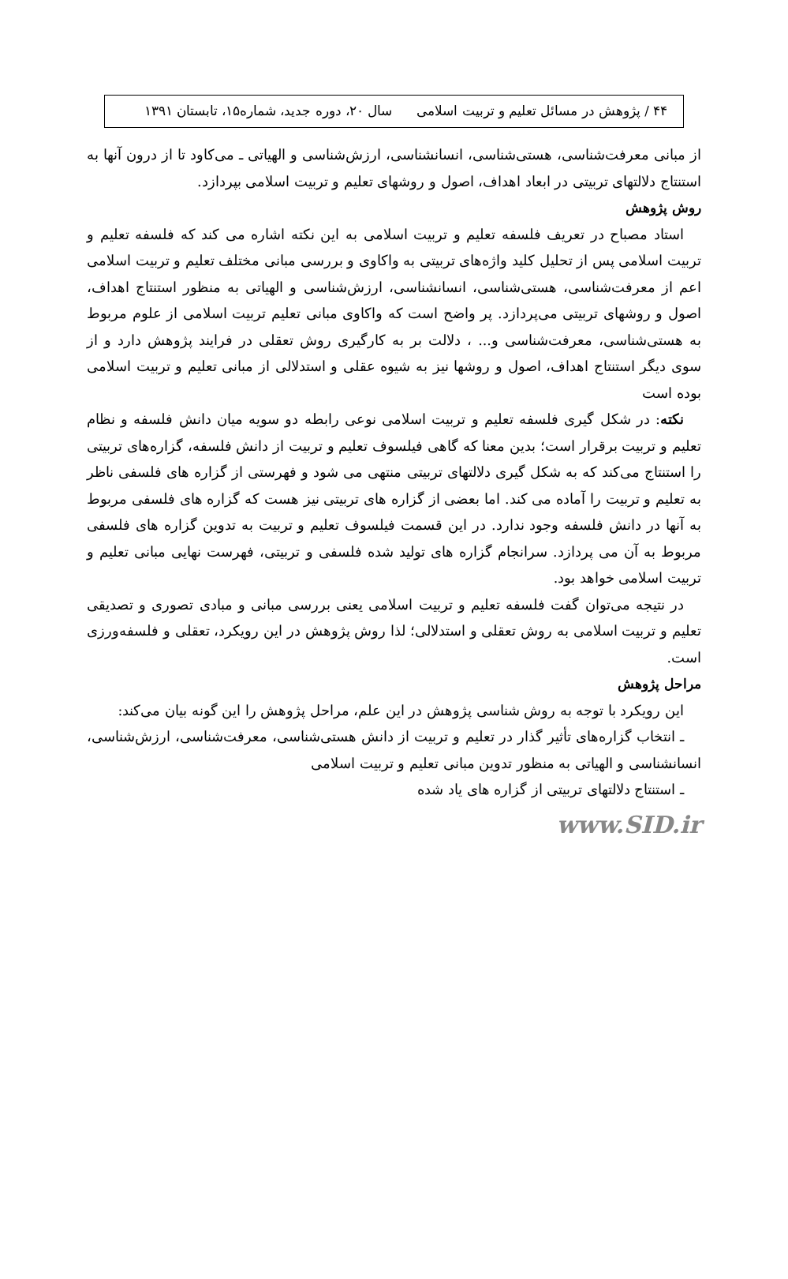۴۴ / پژوهش در مسائل تعلیم و تربیت اسلامی سال ۲۰، دوره جدید، شماره۱۵، تابستان ۱۳۹۱
از مبانی معرفت‌شناسی، هستی‌شناسی، انسانشناسی، ارزش‌شناسی و الهیاتی ـ می‌کاود تا از درون آنها به استنتاج دلالتهای تربیتی در ابعاد اهداف، اصول و روشهای تعلیم و تربیت اسلامی بپردازد.
روش پژوهش
استاد مصباح در تعریف فلسفه تعلیم و تربیت اسلامی به این نکته اشاره می کند که فلسفه تعلیم و تربیت اسلامی پس از تحلیل کلید واژه‌های تربیتی به واکاوی و بررسی مبانی مختلف تعلیم و تربیت اسلامی اعم از معرفت‌شناسی، هستی‌شناسی، انسانشناسی، ارزش‌شناسی و الهیاتی به منظور استنتاج اهداف، اصول و روشهای تربیتی می‌پردازد. پر واضح است که واکاوی مبانی تعلیم تربیت اسلامی از علوم مربوط به هستی‌شناسی، معرفت‌شناسی و... ، دلالت بر به کارگیری روش تعقلی در فرایند پژوهش دارد و از سوی دیگر استنتاج اهداف، اصول و روشها نیز به شیوه عقلی و استدلالی از مبانی تعلیم و تربیت اسلامی بوده است
نکته: در شکل گیری فلسفه تعلیم و تربیت اسلامی نوعی رابطه دو سویه میان دانش فلسفه و نظام تعلیم و تربیت برقرار است؛ بدین معنا که گاهی فیلسوف تعلیم و تربیت از دانش فلسفه، گزاره‌های تربیتی را استنتاج می‌کند که به شکل گیری دلالتهای تربیتی منتهی می شود و فهرستی از گزاره های فلسفی ناظر به تعلیم و تربیت را آماده می کند. اما بعضی از گزاره های تربیتی نیز هست که گزاره های فلسفی مربوط به آنها در دانش فلسفه وجود ندارد. در این قسمت فیلسوف تعلیم و تربیت به تدوین گزاره های فلسفی مربوط به آن می پردازد. سرانجام گزاره های تولید شده فلسفی و تربیتی، فهرست نهایی مبانی تعلیم و تربیت اسلامی خواهد بود.
در نتیجه می‌توان گفت فلسفه تعلیم و تربیت اسلامی یعنی بررسی مبانی و مبادی تصوری و تصدیقی تعلیم و تربیت اسلامی به روش تعقلی و استدلالی؛ لذا روش پژوهش در این رویکرد، تعقلی و فلسفه‌ورزی است.
مراحل پژوهش
این رویکرد با توجه به روش شناسی پژوهش در این علم، مراحل پژوهش را این گونه بیان می‌کند:
ـ انتخاب گزاره‌های تأثیر گذار در تعلیم و تربیت از دانش هستی‌شناسی، معرفت‌شناسی، ارزش‌شناسی، انسانشناسی و الهیاتی به منظور تدوین مبانی تعلیم و تربیت اسلامی
ـ استنتاج دلالتهای تربیتی از گزاره های یاد شده
www.SID.ir